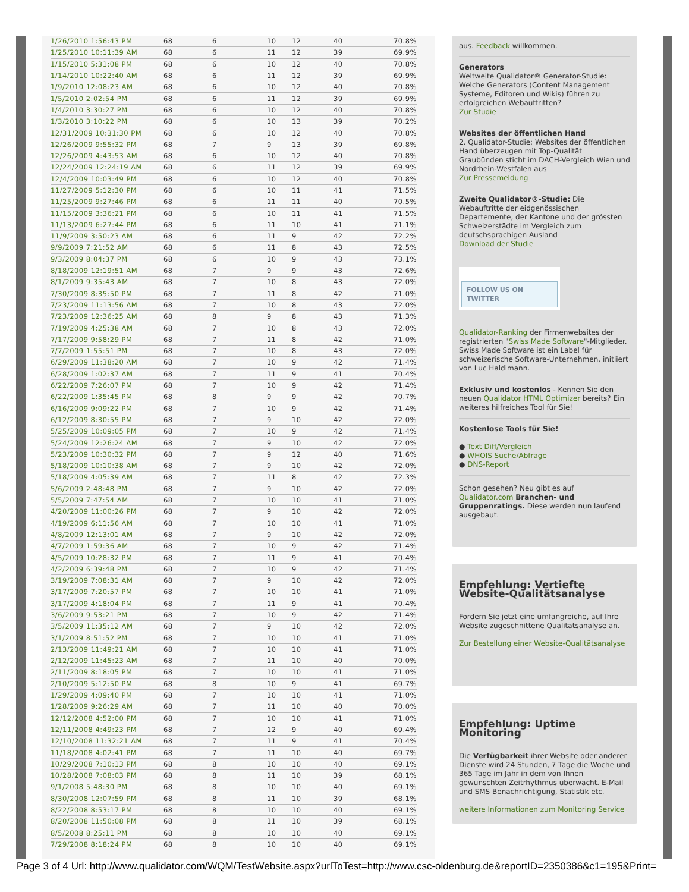| 1/26/2010 1:56:43 PM | 68 | 6 | 10 | 12 | 40 | 70.8% |
| 1/25/2010 10:11:39 AM | 68 | 6 | 11 | 12 | 39 | 69.9% |
| 1/15/2010 5:31:08 PM | 68 | 6 | 10 | 12 | 40 | 70.8% |
| 1/14/2010 10:22:40 AM | 68 | 6 | 11 | 12 | 39 | 69.9% |
| 1/9/2010 12:08:23 AM | 68 | 6 | 10 | 12 | 40 | 70.8% |
| 1/5/2010 2:02:54 PM | 68 | 6 | 11 | 12 | 39 | 69.9% |
| 1/4/2010 3:30:27 PM | 68 | 6 | 10 | 12 | 40 | 70.8% |
| 1/3/2010 3:10:22 PM | 68 | 6 | 10 | 13 | 39 | 70.2% |
| 12/31/2009 10:31:30 PM | 68 | 6 | 10 | 12 | 40 | 70.8% |
| 12/26/2009 9:55:32 PM | 68 | 7 | 9 | 13 | 39 | 69.8% |
| 12/26/2009 4:43:53 AM | 68 | 6 | 10 | 12 | 40 | 70.8% |
| 12/24/2009 12:24:19 AM | 68 | 6 | 11 | 12 | 39 | 69.9% |
| 12/4/2009 10:03:49 PM | 68 | 6 | 10 | 12 | 40 | 70.8% |
| 11/27/2009 5:12:30 PM | 68 | 6 | 10 | 11 | 41 | 71.5% |
| 11/25/2009 9:27:46 PM | 68 | 6 | 11 | 11 | 40 | 70.5% |
| 11/15/2009 3:36:21 PM | 68 | 6 | 10 | 11 | 41 | 71.5% |
| 11/13/2009 6:27:44 PM | 68 | 6 | 11 | 10 | 41 | 71.1% |
| 11/9/2009 3:50:23 AM | 68 | 6 | 11 | 9 | 42 | 72.2% |
| 9/9/2009 7:21:52 AM | 68 | 6 | 11 | 8 | 43 | 72.5% |
| 9/3/2009 8:04:37 PM | 68 | 6 | 10 | 9 | 43 | 73.1% |
| 8/18/2009 12:19:51 AM | 68 | 7 | 9 | 9 | 43 | 72.6% |
| 8/1/2009 9:35:43 AM | 68 | 7 | 10 | 8 | 43 | 72.0% |
| 7/30/2009 8:35:50 PM | 68 | 7 | 11 | 8 | 42 | 71.0% |
| 7/23/2009 11:13:56 AM | 68 | 7 | 10 | 8 | 43 | 72.0% |
| 7/23/2009 12:36:25 AM | 68 | 8 | 9 | 8 | 43 | 71.3% |
| 7/19/2009 4:25:38 AM | 68 | 7 | 10 | 8 | 43 | 72.0% |
| 7/17/2009 9:58:29 PM | 68 | 7 | 11 | 8 | 42 | 71.0% |
| 7/7/2009 1:55:51 PM | 68 | 7 | 10 | 8 | 43 | 72.0% |
| 6/29/2009 11:38:20 AM | 68 | 7 | 10 | 9 | 42 | 71.4% |
| 6/28/2009 1:02:37 AM | 68 | 7 | 11 | 9 | 41 | 70.4% |
| 6/22/2009 7:26:07 PM | 68 | 7 | 10 | 9 | 42 | 71.4% |
| 6/22/2009 1:35:45 PM | 68 | 8 | 9 | 9 | 42 | 70.7% |
| 6/16/2009 9:09:22 PM | 68 | 7 | 10 | 9 | 42 | 71.4% |
| 6/12/2009 8:30:55 PM | 68 | 7 | 9 | 10 | 42 | 72.0% |
| 5/25/2009 10:09:05 PM | 68 | 7 | 10 | 9 | 42 | 71.4% |
| 5/24/2009 12:26:24 AM | 68 | 7 | 9 | 10 | 42 | 72.0% |
| 5/23/2009 10:30:32 PM | 68 | 7 | 9 | 12 | 40 | 71.6% |
| 5/18/2009 10:10:38 AM | 68 | 7 | 9 | 10 | 42 | 72.0% |
| 5/18/2009 4:05:39 AM | 68 | 7 | 11 | 8 | 42 | 72.3% |
| 5/6/2009 2:48:48 PM | 68 | 7 | 9 | 10 | 42 | 72.0% |
| 5/5/2009 7:47:54 AM | 68 | 7 | 10 | 10 | 41 | 71.0% |
| 4/20/2009 11:00:26 PM | 68 | 7 | 9 | 10 | 42 | 72.0% |
| 4/19/2009 6:11:56 AM | 68 | 7 | 10 | 10 | 41 | 71.0% |
| 4/8/2009 12:13:01 AM | 68 | 7 | 9 | 10 | 42 | 72.0% |
| 4/7/2009 1:59:36 AM | 68 | 7 | 10 | 9 | 42 | 71.4% |
| 4/5/2009 10:28:32 PM | 68 | 7 | 11 | 9 | 41 | 70.4% |
| 4/2/2009 6:39:48 PM | 68 | 7 | 10 | 9 | 42 | 71.4% |
| 3/19/2009 7:08:31 AM | 68 | 7 | 9 | 10 | 42 | 72.0% |
| 3/17/2009 7:20:57 PM | 68 | 7 | 10 | 10 | 41 | 71.0% |
| 3/17/2009 4:18:04 PM | 68 | 7 | 11 | 9 | 41 | 70.4% |
| 3/6/2009 9:53:21 PM | 68 | 7 | 10 | 9 | 42 | 71.4% |
| 3/5/2009 11:35:12 AM | 68 | 7 | 9 | 10 | 42 | 72.0% |
| 3/1/2009 8:51:52 PM | 68 | 7 | 10 | 10 | 41 | 71.0% |
| 2/13/2009 11:49:21 AM | 68 | 7 | 10 | 10 | 41 | 71.0% |
| 2/12/2009 11:45:23 AM | 68 | 7 | 11 | 10 | 40 | 70.0% |
| 2/11/2009 8:18:05 PM | 68 | 7 | 10 | 10 | 41 | 71.0% |
| 2/10/2009 5:12:50 PM | 68 | 8 | 10 | 9 | 41 | 69.7% |
| 1/29/2009 4:09:40 PM | 68 | 7 | 10 | 10 | 41 | 71.0% |
| 1/28/2009 9:26:29 AM | 68 | 7 | 11 | 10 | 40 | 70.0% |
| 12/12/2008 4:52:00 PM | 68 | 7 | 10 | 10 | 41 | 71.0% |
| 12/11/2008 4:49:23 PM | 68 | 7 | 12 | 9 | 40 | 69.4% |
| 12/10/2008 11:32:21 AM | 68 | 7 | 11 | 9 | 41 | 70.4% |
| 11/18/2008 4:02:41 PM | 68 | 7 | 11 | 10 | 40 | 69.7% |
| 10/29/2008 7:10:13 PM | 68 | 8 | 10 | 10 | 40 | 69.1% |
| 10/28/2008 7:08:03 PM | 68 | 8 | 11 | 10 | 39 | 68.1% |
| 9/1/2008 5:48:30 PM | 68 | 8 | 10 | 10 | 40 | 69.1% |
| 8/30/2008 12:07:59 PM | 68 | 8 | 11 | 10 | 39 | 68.1% |
| 8/22/2008 8:53:17 PM | 68 | 8 | 10 | 10 | 40 | 69.1% |
| 8/20/2008 11:50:08 PM | 68 | 8 | 11 | 10 | 39 | 68.1% |
| 8/5/2008 8:25:11 PM | 68 | 8 | 10 | 10 | 40 | 69.1% |
| 7/29/2008 8:18:24 PM | 68 | 8 | 10 | 10 | 40 | 69.1% |
aus. Feedback willkommen.
Generators
Weltweite Qualidator® Generator-Studie: Welche Generators (Content Management Systeme, Editoren und Wikis) führen zu erfolgreichen Webauftritten?
Zur Studie
Websites der öffentlichen Hand
2. Qualidator-Studie: Websites der öffentlichen Hand überzeugen mit Top-Qualität
Graubünden sticht im DACH-Vergleich Wien und Nordrhein-Westfalen aus
Zur Pressemeldung
Zweite Qualidator®-Studie: Die Webauftritte der eidgenössischen Departemente, der Kantone und der grössten Schweizerstädte im Vergleich zum deutschsprachigen Ausland
Download der Studie
FOLLOW US ON TWITTER
Qualidator-Ranking der Firmenwebsites der registrierten "Swiss Made Software"-Mitglieder. Swiss Made Software ist ein Label für schweizerische Software-Unternehmen, initiiert von Luc Haldimann.
Exklusiv und kostenlos - Kennen Sie den neuen Qualidator HTML Optimizer bereits? Ein weiteres hilfreiches Tool für Sie!
Kostenlose Tools für Sie!
● Text Diff/Vergleich
● WHOIS Suche/Abfrage
● DNS-Report
Schon gesehen? Neu gibt es auf Qualidator.com Branchen- und Gruppenratings. Diese werden nun laufend ausgebaut.
Empfehlung: Vertiefte Website-Qualitätsanalyse
Fordern Sie jetzt eine umfangreiche, auf Ihre Website zugeschnittene Qualitätsanalyse an.
Zur Bestellung einer Website-Qualitätsanalyse
Empfehlung: Uptime Monitoring
Die Verfügbarkeit ihrer Website oder anderer Dienste wird 24 Stunden, 7 Tage die Woche und 365 Tage im Jahr in dem von Ihnen gewünschten Zeitrhythmus überwacht. E-Mail und SMS Benachrichtigung, Statistik etc.
weitere Informationen zum Monitoring Service
Page 3 of 4 Url: http://www.qualidator.com/WQM/TestWebsite.aspx?urlToTest=http://www.csc-oldenburg.de&reportID=2350386&c1=195&Print=